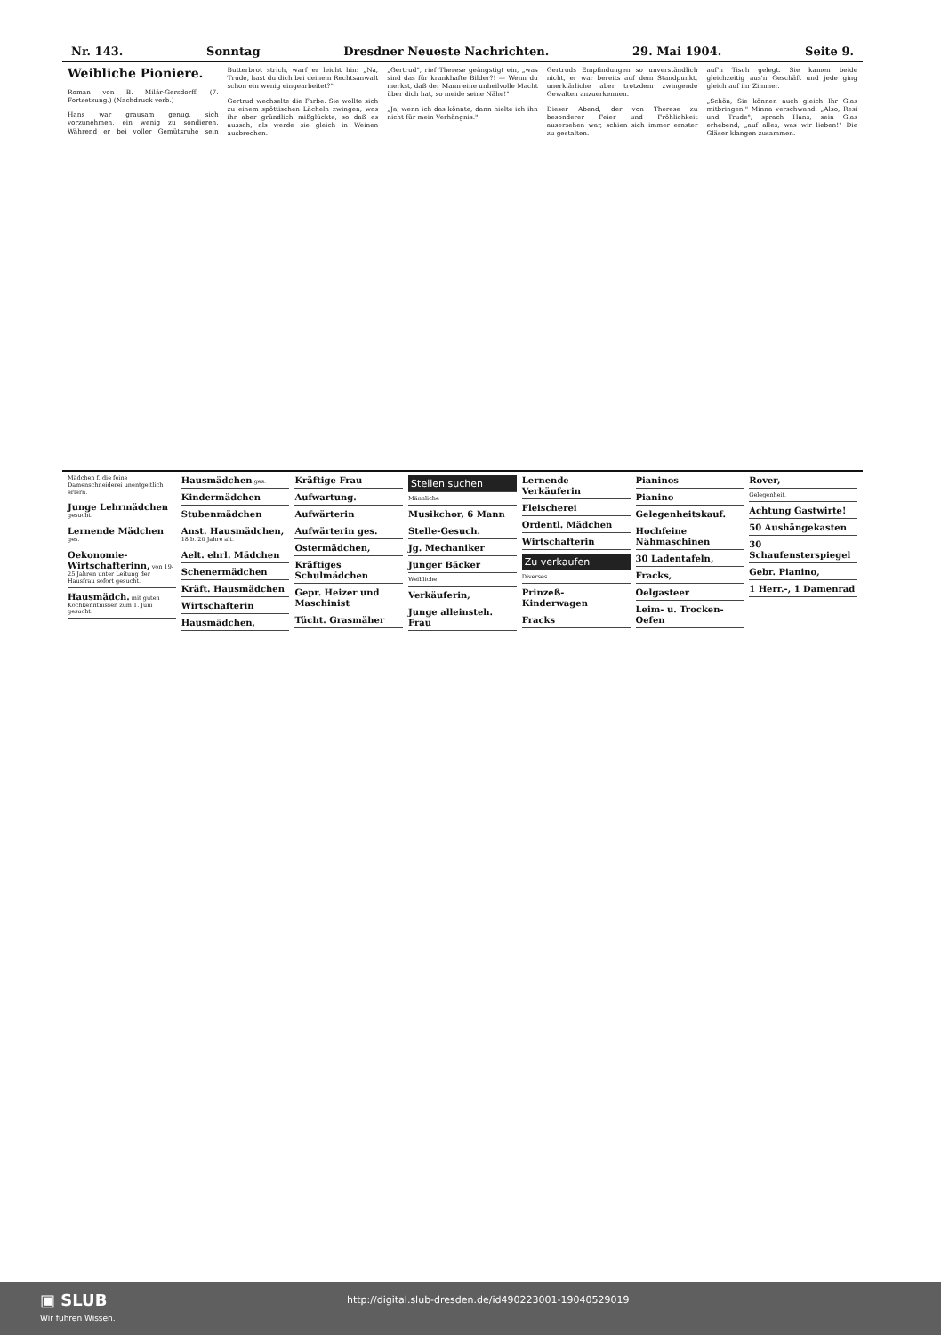Nr. 143. Sonntag Dresdner Neueste Nachrichten. 29. Mai 1904. Seite 9.
Weibliche Pioniere.
Roman von B. Milär-Gersdorff. (7. Fortsetzung.) (Nachdruck verb.)
Hans war grausam genug, sich vorzunehmen, ein wenig zu sondieren. Während er bei voller Gemütsruhe sein Butterbrot strich, warf er leicht hin: „Na, Trude, hast du dich bei deinem Rechtsanwalt schon ein wenig eingearbeitet?"
Gertrud wechselte die Farbe. Sie wollte sich zu einem spöttischen Lächeln zwingen, was ihr aber gründlich mißglückte, so daß es aussah, als werde sie gleich in Weinen ausbrechen.
„Gertrud", rief Therese geängstigt ein, „was sind das für krankhafte Bilder?! — Wenn du merkst, daß der Mann eine unheilvolle Macht über dich hat, so meide seine Nähe!"
„Ja, wenn ich das könnte, dann hielte ich ihn nicht für mein Verhängnis."
Gertruds Empfindungen so unverständlich nicht, er war bereits auf dem Standpunkt, unerklärliche aber trotzdem zwingende Gewalten anzuerkennen.
Dieser Abend, der von Therese zu besonderer Feier und Fröhlichkeit ausersehen war, schien sich immer ernster zu gestalten.
auf'n Tisch gelegt. Sie kamen beide gleichzeitig aus'n Geschäft und jede ging gleich auf ihr Zimmer.
„Schön, Sie können auch gleich Ihr Glas mitbringen." Minna verschwand. „Also, Resi und Trude", sprach Hans, sein Glas erhebend, „auf alles, was wir lieben!" Die Gläser klangen zusammen.
Mädchen f. die feine Damenschneiderei unentgeltlich erlern.
Junge Lehrmädchen gesucht.
Lernende Mädchen ges.
Oekonomie-Wirtschafterinn, von 19-25 Jahren unter Leitung der Hausfrau sofort gesucht.
Hausmädch. mit guten Kochkenntnissen zum 1. Juni gesucht.
Hausmädchen ges.
Kindermädchen
Stubenmädchen
Anst. Hausmädchen, 18 b. 20 Jahre alt.
Aelt. ehrl. Mädchen
Schenermädchen
Kräft. Hausmädchen
Wirtschafterin
Hausmädchen,
Kräftige Frau
Aufwartung.
Aufwärterin
Aufwärterin ges.
Ostermädchen,
Kräftiges Schulmädchen
Gepr. Heizer und Maschinist
Tücht. Grasmäher
Stellen suchen
Männliche
Musikchor, 6 Mann
Stelle-Gesuch.
Jg. Mechaniker
Junger Bäcker
Weibliche
Verkäuferin,
Junge alleinsteh. Frau
Lernende Verkäuferin
Fleischerei
Ordentl. Mädchen
Wirtschafterin
Zu verkaufen
Diverses
Prinzeß-Kinderwagen
Fracks
Pianinos
Pianino
Gelegenheitskauf.
Hochfeine Nähmaschinen
30 Ladentafeln,
Fracks,
Oelgasteer
Leim- u. Trocken-Oefen
Rover,
Gelegenheit.
Achtung Gastwirte!
50 Aushängekasten
30 Schaufensterspiegel
Gebr. Pianino,
1 Herr.-, 1 Damenrad
▣ SLUB
Wir führen Wissen.
http://digital.slub-dresden.de/id490223001-19040529019